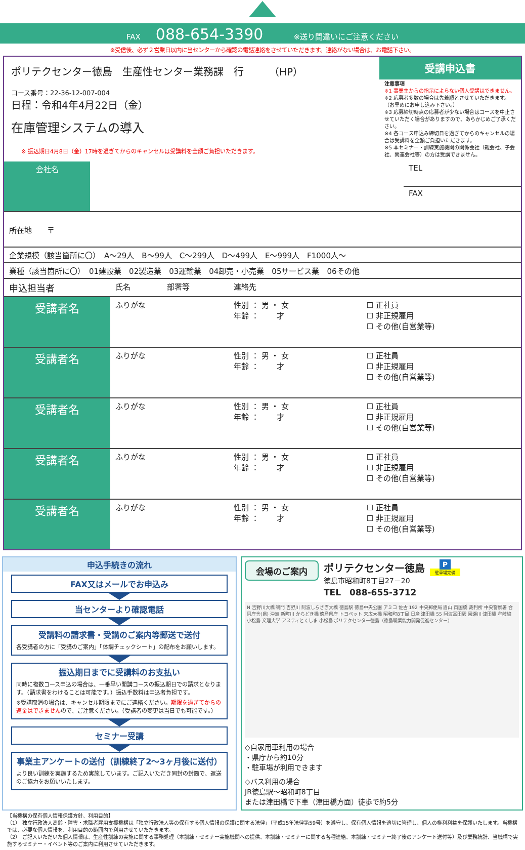FAX　088-654-3390　　※送り間違いにご注意ください
※受信後、必ず２営業日以内に当センターから確認の電話連絡をさせていただきます。連絡がない場合は、お電話下さい。
ポリテクセンター徳島　生産性センター業務課　行　　　（HP）
コース番号：22-36-12-007-004
日程：令和4年4月22日（金）
在庫管理システムの導入
※ 振込期日4月8日（金）17時を過ぎてからのキャンセルは受講料を全額ご負担いただきます。
受講申込書
注意事項
※1 事業主からの指示によらない個人受講はできません。
※2 応募者多数の場合は先着順とさせていただきます。（お早めにお申し込み下さい。）
※3 応募締切時点の応募者が少ない場合はコースを中止させていただく場合がありますので、あらかじめご了承ください。
※4 各コース申込み締切日を過ぎてからのキャンセルの場合は受講料を全額ご負担いただきます。
※5 本セミナー・訓練実施機関の関係会社（親会社、子会社、関連会社等）の方は受講できません。
| 会社名 | | TEL |
| | | FAX |
| 所在地 〒 | | |
| 企業規模（該当箇所に〇） A～29人 B～99人 C～299人 D～499人 E～999人 F1000人～ | | |
| 業種（該当箇所に〇） 01建設業 02製造業 03運輸業 04卸売・小売業 05サービス業 06その他 | | |
| 申込担当者 | 氏名 | 部署等 | 連絡先 | |
| 受講者名 | ふりがな | | 性別 ： 男 ・ 女 年齢 ： 才 | ☐ 正社員 ☐ 非正規雇用 ☐ その他(自営業等) |
| 受講者名 | ふりがな | | 性別 ： 男 ・ 女 年齢 ： 才 | ☐ 正社員 ☐ 非正規雇用 ☐ その他(自営業等) |
| 受講者名 | ふりがな | | 性別 ： 男 ・ 女 年齢 ： 才 | ☐ 正社員 ☐ 非正規雇用 ☐ その他(自営業等) |
| 受講者名 | ふりがな | | 性別 ： 男 ・ 女 年齢 ： 才 | ☐ 正社員 ☐ 非正規雇用 ☐ その他(自営業等) |
| 受講者名 | ふりがな | | 性別 ： 男 ・ 女 年齢 ： 才 | ☐ 正社員 ☐ 非正規雇用 ☐ その他(自営業等) |
申込手続きの流れ
FAX又はメールでお申込み
当センターより確認電話
受講料の請求書・受講のご案内等郵送で送付
各受講者の方に「受講のご案内」「体調チェックシート」の配布をお願いします。
振込期日までに受講料のお支払い
同時に複数コース申込の場合は、一番早い開講コースの振込期日での請求となります。（請求書をわけることは可能です。）振込手数料は申込者負担です。
※受講取消の場合は、キャンセル期限までにご連絡ください。期限を過ぎてからの返金はできませんので、ご注意ください。（受講者の変更は当日でも可能です。）
セミナー受講
事業主アンケートの送付（訓練終了2～3ヶ月後に送付）
より良い訓練を実施するため実施しています。ご記入いただき同封の封筒で、返送のご協力をお願いいたします。
会場のご案内
ポリテクセンター徳島
徳島市昭和町8丁目27－20
TEL　088-655-3712
P
駐車場完備
N 吉野川大橋 鳴門 吉野川 阿波しらさぎ大橋 徳島駅 徳島中央公園 アミコ 佐古 192 中央郵便局 眉山 両国橋 裁判所 中央警察署 合同庁舎(県) 沖洲 新町川 かちどき橋 徳島県庁 トヨペット 末広大橋 昭和町8丁目 日産 津田橋 55 阿波富田駅 園瀬川 津田橋 牟岐線 小松島 文理大学 アスティとくしま 小松島 ポリテクセンター徳島（徳島職業能力開発促進センター）
◇自家用車利用の場合
・県庁から約10分
・駐車場が利用できます
◇バス利用の場合
JR徳島駅～昭和町8丁目
または津田橋で下車（津田橋方面）徒歩で約5分
【当機構の保有個人情報保護方針、利用目的】
（1） 独立行政法人高齢・障害・求職者雇用支援機構は「独立行政法人等の保有する個人情報の保護に関する法律」（平成15年法律第59号）を遵守し、保有個人情報を適切に管理し、個人の権利利益を保護いたします。当機構では、必要な個人情報を、利用目的の範囲内で利用させていただきます。
（2） ご記入いただいた個人情報は、生産性訓練の実施に関する事務処理（本訓練・セミナー実施機関への提供、本訓練・セミナーに関する各種連絡、本訓練・セミナー終了後のアンケート送付等）及び業務統計、当機構で実施するセミナー・イベント等のご案内に利用させていただきます。